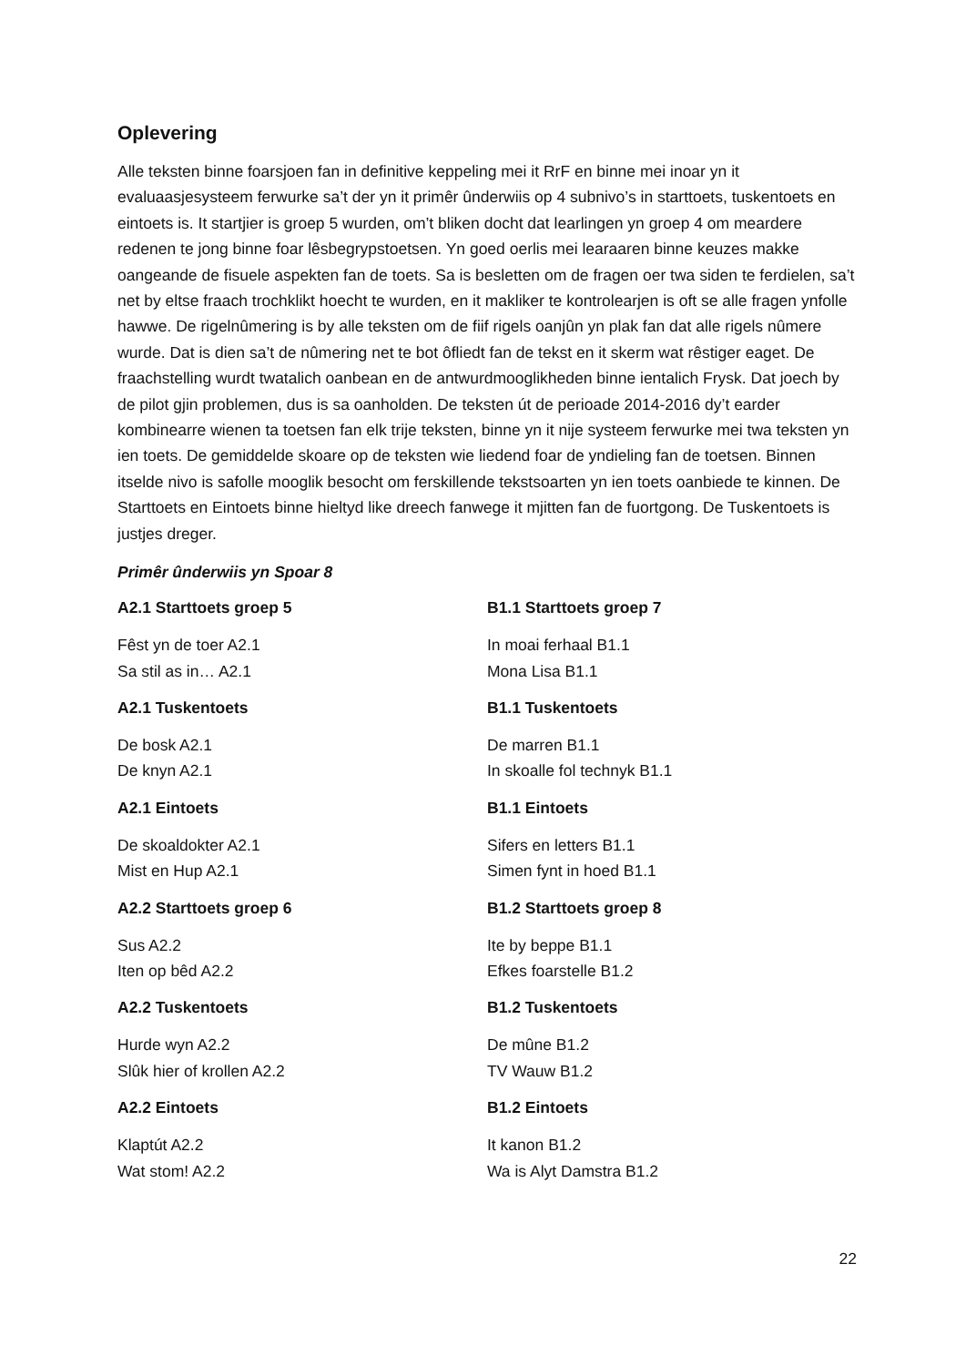Oplevering
Alle teksten binne foarsjoen fan in definitive keppeling mei it RrF en binne mei inoar yn it evaluaasjesysteem ferwurke sa’t der yn it primêr ûnderwiis op 4 subnivo’s in starttoets, tuskentoets en eintoets is. It startjier is groep 5 wurden, om’t bliken docht dat learlingen yn groep 4 om meardere redenen te jong binne foar lêsbegrypstoetsen. Yn goed oerlis mei learaaren binne keuzes makke oangeande de fisuele aspekten fan de toets. Sa is besletten om de fragen oer twa siden te ferdielen, sa’t net by eltse fraach trochklikt hoecht te wurden, en it makliker te kontrolearjen is oft se alle fragen ynfolle hawwe. De rigelnûmering is by alle teksten om de fiif rigels oanjûn yn plak fan dat alle rigels nûmere wurde. Dat is dien sa’t de nûmering net te bot ôfliedt fan de tekst en it skerm wat rêstiger eaget. De fraachstelling wurdt twatalich oanbean en de antwurdmooglikheden binne ientalich Frysk. Dat joech by de pilot gjin problemen, dus is sa oanholden. De teksten út de perioade 2014-2016 dy’t earder kombinearre wienen ta toetsen fan elk trije teksten, binne yn it nije systeem ferwurke mei twa teksten yn ien toets. De gemiddelde skoare op de teksten wie liedend foar de yndieling fan de toetsen. Binnen itselde nivo is safolle mooglik besocht om ferskillende tekstsoarten yn ien toets oanbiede te kinnen. De Starttoets en Eintoets binne hieltyd like dreech fanwege it mjitten fan de fuortgong. De Tuskentoets is justjes dreger.
Primêr ûnderwiis yn Spoar 8
A2.1 Starttoets groep 5
Fêst yn de toer A2.1
Sa stil as in… A2.1
A2.1 Tuskentoets
De bosk A2.1
De knyn A2.1
A2.1 Eintoets
De skoaldokter A2.1
Mist en Hup A2.1
A2.2 Starttoets groep 6
Sus A2.2
Iten op bêd A2.2
A2.2 Tuskentoets
Hurde wyn A2.2
Slûk hier of krollen A2.2
A2.2 Eintoets
Klaptút A2.2
Wat stom! A2.2
B1.1 Starttoets groep 7
In moai ferhaal B1.1
Mona Lisa B1.1
B1.1 Tuskentoets
De marren B1.1
In skoalle fol technyk B1.1
B1.1 Eintoets
Sifers en letters B1.1
Simen fynt in hoed B1.1
B1.2 Starttoets groep 8
Ite by beppe B1.1
Efkes foarstelle B1.2
B1.2 Tuskentoets
De mûne B1.2
TV Wauw B1.2
B1.2 Eintoets
It kanon B1.2
Wa is Alyt Damstra B1.2
22